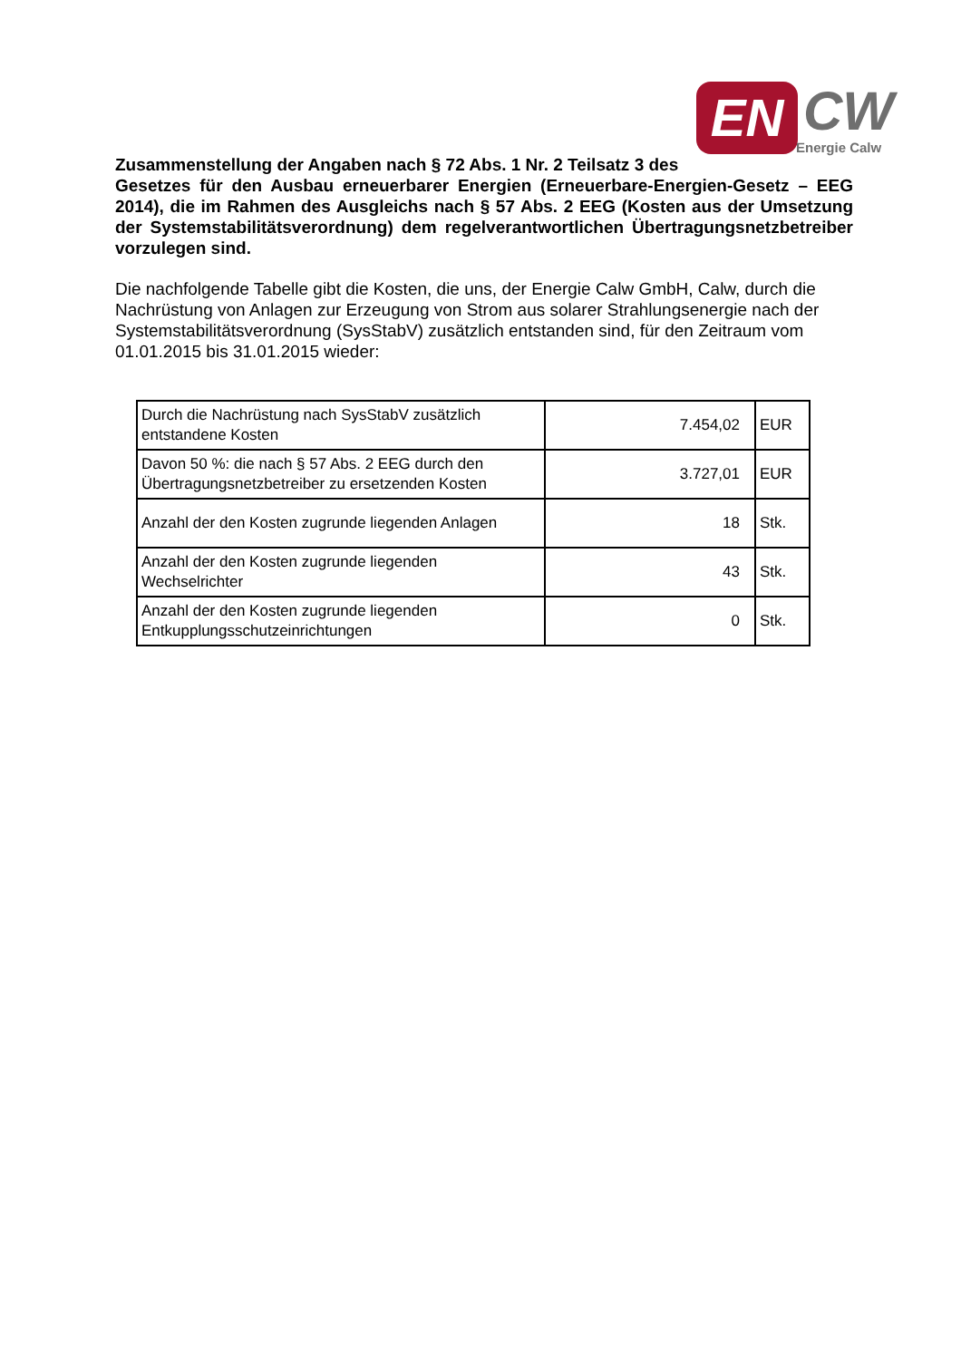EN CW
Energie Calw
Zusammenstellung der Angaben nach § 72 Abs. 1 Nr. 2 Teilsatz 3 des
Gesetzes für den Ausbau erneuerbarer Energien (Erneuerbare-Energien-Gesetz – EEG 2014), die im Rahmen des Ausgleichs nach § 57 Abs. 2 EEG (Kosten aus der Umsetzung der Systemstabilitätsverordnung) dem regelverantwortlichen Übertragungsnetzbetreiber vorzulegen sind.
Die nachfolgende Tabelle gibt die Kosten, die uns, der Energie Calw GmbH, Calw, durch die Nachrüstung von Anlagen zur Erzeugung von Strom aus solarer Strahlungsenergie nach der Systemstabilitätsverordnung (SysStabV) zusätzlich entstanden sind, für den Zeitraum vom 01.01.2015 bis 31.01.2015 wieder:
| Durch die Nachrüstung nach SysStabV zusätzlich entstandene Kosten | 7.454,02 | EUR |
| Davon 50 %: die nach § 57 Abs. 2 EEG durch den Übertragungsnetzbetreiber zu ersetzenden Kosten | 3.727,01 | EUR |
| Anzahl der den Kosten zugrunde liegenden Anlagen | 18 | Stk. |
| Anzahl der den Kosten zugrunde liegenden Wechselrichter | 43 | Stk. |
| Anzahl der den Kosten zugrunde liegenden Entkupplungsschutzeinrichtungen | 0 | Stk. |